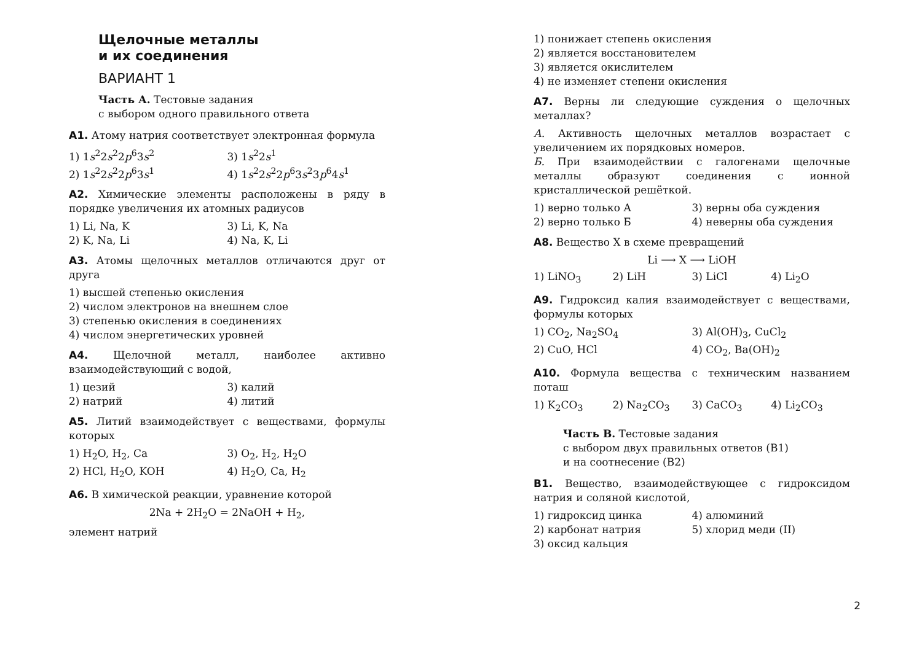Щелочные металлы
и их соединения
ВАРИАНТ 1
Часть А. Тестовые задания
с выбором одного правильного ответа
А1. Атому натрия соответствует электронная формула
1) 1s<sup>2</sup>2s<sup>2</sup>2p<sup>6</sup>3s<sup>2</sup>
3) 1s<sup>2</sup>2s<sup>1</sup>
2) 1s<sup>2</sup>2s<sup>2</sup>2p<sup>6</sup>3s<sup>1</sup>
4) 1s<sup>2</sup>2s<sup>2</sup>2p<sup>6</sup>3s<sup>2</sup>3p<sup>6</sup>4s<sup>1</sup>
А2. Химические элементы расположены в ряду в порядке увеличения их атомных радиусов
1) Li, Na, K
3) Li, K, Na
2) K, Na, Li
4) Na, K, Li
А3. Атомы щелочных металлов отличаются друг от друга
1) высшей степенью окисления
2) числом электронов на внешнем слое
3) степенью окисления в соединениях
4) числом энергетических уровней
А4. Щелочной металл, наиболее активно взаимодействующий с водой,
1) цезий
3) калий
2) натрий
4) литий
А5. Литий взаимодействует с веществами, формулы которых
1) H<sub>2</sub>O, H<sub>2</sub>, Ca
3) O<sub>2</sub>, H<sub>2</sub>, H<sub>2</sub>O
2) HCl, H<sub>2</sub>O, KOH
4) H<sub>2</sub>O, Ca, H<sub>2</sub>
А6. В химической реакции, уравнение которой
2Na + 2H<sub>2</sub>O = 2NaOH + H<sub>2</sub>,
элемент натрий
1) понижает степень окисления
2) является восстановителем
3) является окислителем
4) не изменяет степени окисления
А7. Верны ли следующие суждения о щелочных металлах?
А. Активность щелочных металлов возрастает с увеличением их порядковых номеров.
Б. При взаимодействии с галогенами щелочные металлы образуют соединения с ионной кристаллической решёткой.
1) верно только А
3) верны оба суждения
2) верно только Б
4) неверны оба суждения
А8. Вещество X в схеме превращений
Li ⟶ X ⟶ LiOH
1) LiNO<sub>3</sub>
2) LiH
3) LiCl
4) Li<sub>2</sub>O
А9. Гидроксид калия взаимодействует с веществами, формулы которых
1) CO<sub>2</sub>, Na<sub>2</sub>SO<sub>4</sub>
3) Al(OH)<sub>3</sub>, CuCl<sub>2</sub>
2) CuO, HCl
4) CO<sub>2</sub>, Ba(OH)<sub>2</sub>
А10. Формула вещества с техническим названием поташ
1) K<sub>2</sub>CO<sub>3</sub>
2) Na<sub>2</sub>CO<sub>3</sub>
3) CaCO<sub>3</sub>
4) Li<sub>2</sub>CO<sub>3</sub>
Часть В. Тестовые задания
с выбором двух правильных ответов (В1)
и на соотнесение (В2)
В1. Вещество, взаимодействующее с гидроксидом натрия и соляной кислотой,
1) гидроксид цинка
4) алюминий
2) карбонат натрия
5) хлорид меди (II)
3) оксид кальция
2